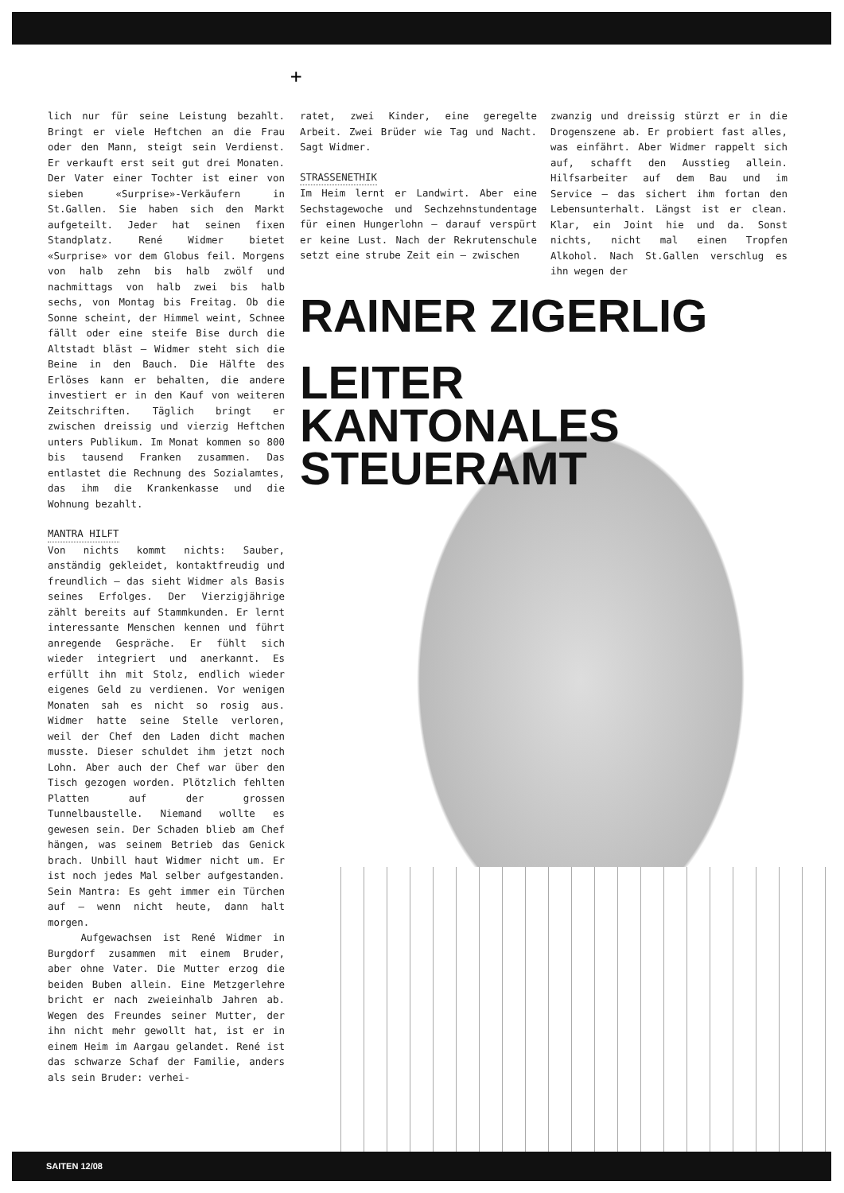+
lich nur für seine Leistung bezahlt. Bringt er viele Heftchen an die Frau oder den Mann, steigt sein Verdienst. Er verkauft erst seit gut drei Monaten. Der Vater einer Tochter ist einer von sieben «Surprise»-Verkäufern in St.Gallen. Sie haben sich den Markt aufgeteilt. Jeder hat seinen fixen Standplatz. René Widmer bietet «Surprise» vor dem Globus feil. Morgens von halb zehn bis halb zwölf und nachmittags von halb zwei bis halb sechs, von Montag bis Freitag. Ob die Sonne scheint, der Himmel weint, Schnee fällt oder eine steife Bise durch die Altstadt bläst – Widmer steht sich die Beine in den Bauch. Die Hälfte des Erlöses kann er behalten, die andere investiert er in den Kauf von weiteren Zeitschriften. Täglich bringt er zwischen dreissig und vierzig Heftchen unters Publikum. Im Monat kommen so 800 bis tausend Franken zusammen. Das entlastet die Rechnung des Sozialamtes, das ihm die Krankenkasse und die Wohnung bezahlt.
MANTRA HILFT
Von nichts kommt nichts: Sauber, anständig gekleidet, kontaktfreudig und freundlich – das sieht Widmer als Basis seines Erfolges. Der Vierzigjährige zählt bereits auf Stammkunden. Er lernt interessante Menschen kennen und führt anregende Gespräche. Er fühlt sich wieder integriert und anerkannt. Es erfüllt ihn mit Stolz, endlich wieder eigenes Geld zu verdienen. Vor wenigen Monaten sah es nicht so rosig aus. Widmer hatte seine Stelle verloren, weil der Chef den Laden dicht machen musste. Dieser schuldet ihm jetzt noch Lohn. Aber auch der Chef war über den Tisch gezogen worden. Plötzlich fehlten Platten auf der grossen Tunnelbaustelle. Niemand wollte es gewesen sein. Der Schaden blieb am Chef hängen, was seinem Betrieb das Genick brach. Unbill haut Widmer nicht um. Er ist noch jedes Mal selber aufgestanden. Sein Mantra: Es geht immer ein Türchen auf – wenn nicht heute, dann halt morgen.
Aufgewachsen ist René Widmer in Burgdorf zusammen mit einem Bruder, aber ohne Vater. Die Mutter erzog die beiden Buben allein. Eine Metzgerlehre bricht er nach zweieinhalb Jahren ab. Wegen des Freundes seiner Mutter, der ihn nicht mehr gewollt hat, ist er in einem Heim im Aargau gelandet. René ist das schwarze Schaf der Familie, anders als sein Bruder: verhei-
ratet, zwei Kinder, eine geregelte Arbeit. Zwei Brüder wie Tag und Nacht. Sagt Widmer.
STRASSENETHIK
Im Heim lernt er Landwirt. Aber eine Sechstagewoche und Sechzehnstundentage für einen Hungerlohn – darauf verspürt er keine Lust. Nach der Rekrutenschule setzt eine strube Zeit ein – zwischen
zwanzig und dreissig stürzt er in die Drogenszene ab. Er probiert fast alles, was einfährt. Aber Widmer rappelt sich auf, schafft den Ausstieg allein. Hilfsarbeiter auf dem Bau und im Service – das sichert ihm fortan den Lebensunterhalt. Längst ist er clean. Klar, ein Joint hie und da. Sonst nichts, nicht mal einen Tropfen Alkohol. Nach St.Gallen verschlug es ihn wegen der
RAINER ZIGERLIG
LEITER
KANTONALES
STEUERAMT
SAITEN 12/08